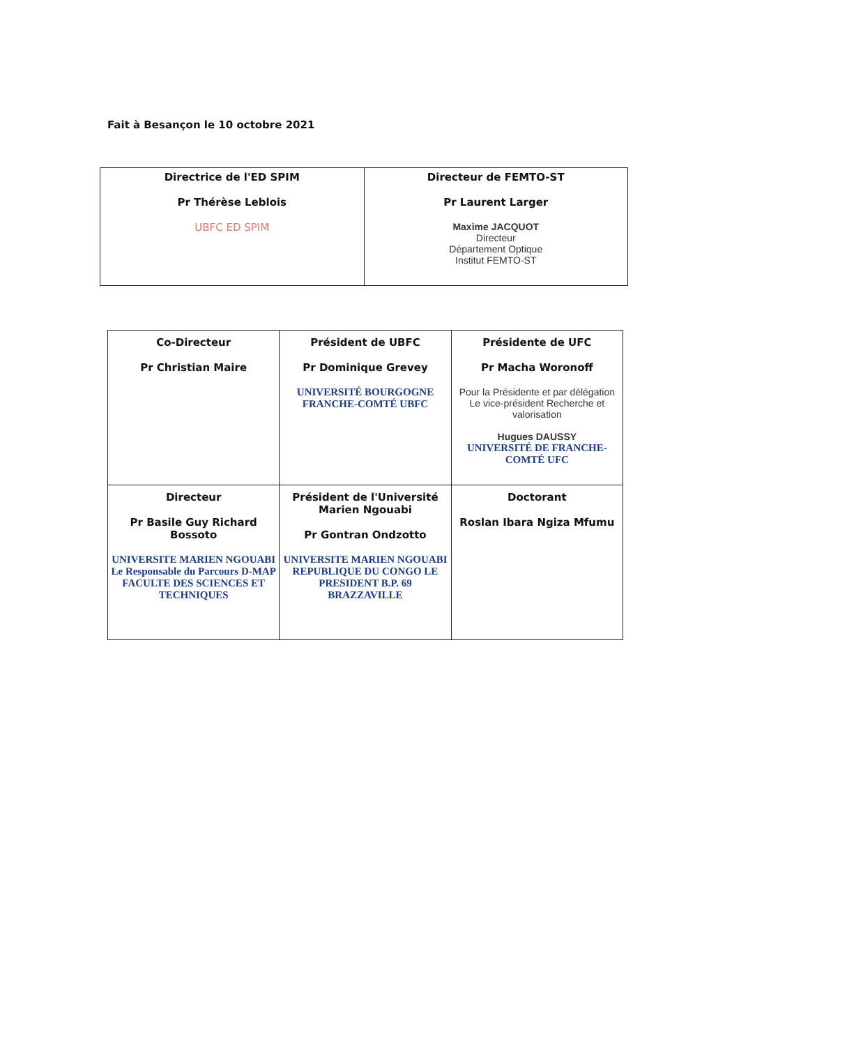Fait à Besançon le 10 octobre 2021
| Directrice de l'ED SPIM Pr Thérèse Leblois UBFC ED SPIM | Directeur de FEMTO-ST Pr Laurent Larger Maxime JACQUOT Directeur Département Optique Institut FEMTO-ST |
| Co-Directeur Pr Christian Maire | Président de UBFC Pr Dominique Grevey UNIVERSITÉ BOURGOGNE FRANCHE-COMTÉ UBFC | Présidente de UFC Pr Macha Woronoff Pour la Présidente et par délégation Le vice-président Recherche et valorisation Hugues DAUSSY UNIVERSITÉ DE FRANCHE-COMTÉ UFC |
| Directeur Pr Basile Guy Richard Bossoto UNIVERSITE MARIEN NGOUABI Le Responsable du Parcours D-MAP FACULTE DES SCIENCES ET TECHNIQUES | Président de l'Université Marien Ngouabi Pr Gontran Ondzotto UNIVERSITE MARIEN NGOUABI REPUBLIQUE DU CONGO LE PRESIDENT B.P. 69 BRAZZAVILLE | Doctorant Roslan Ibara Ngiza Mfumu |